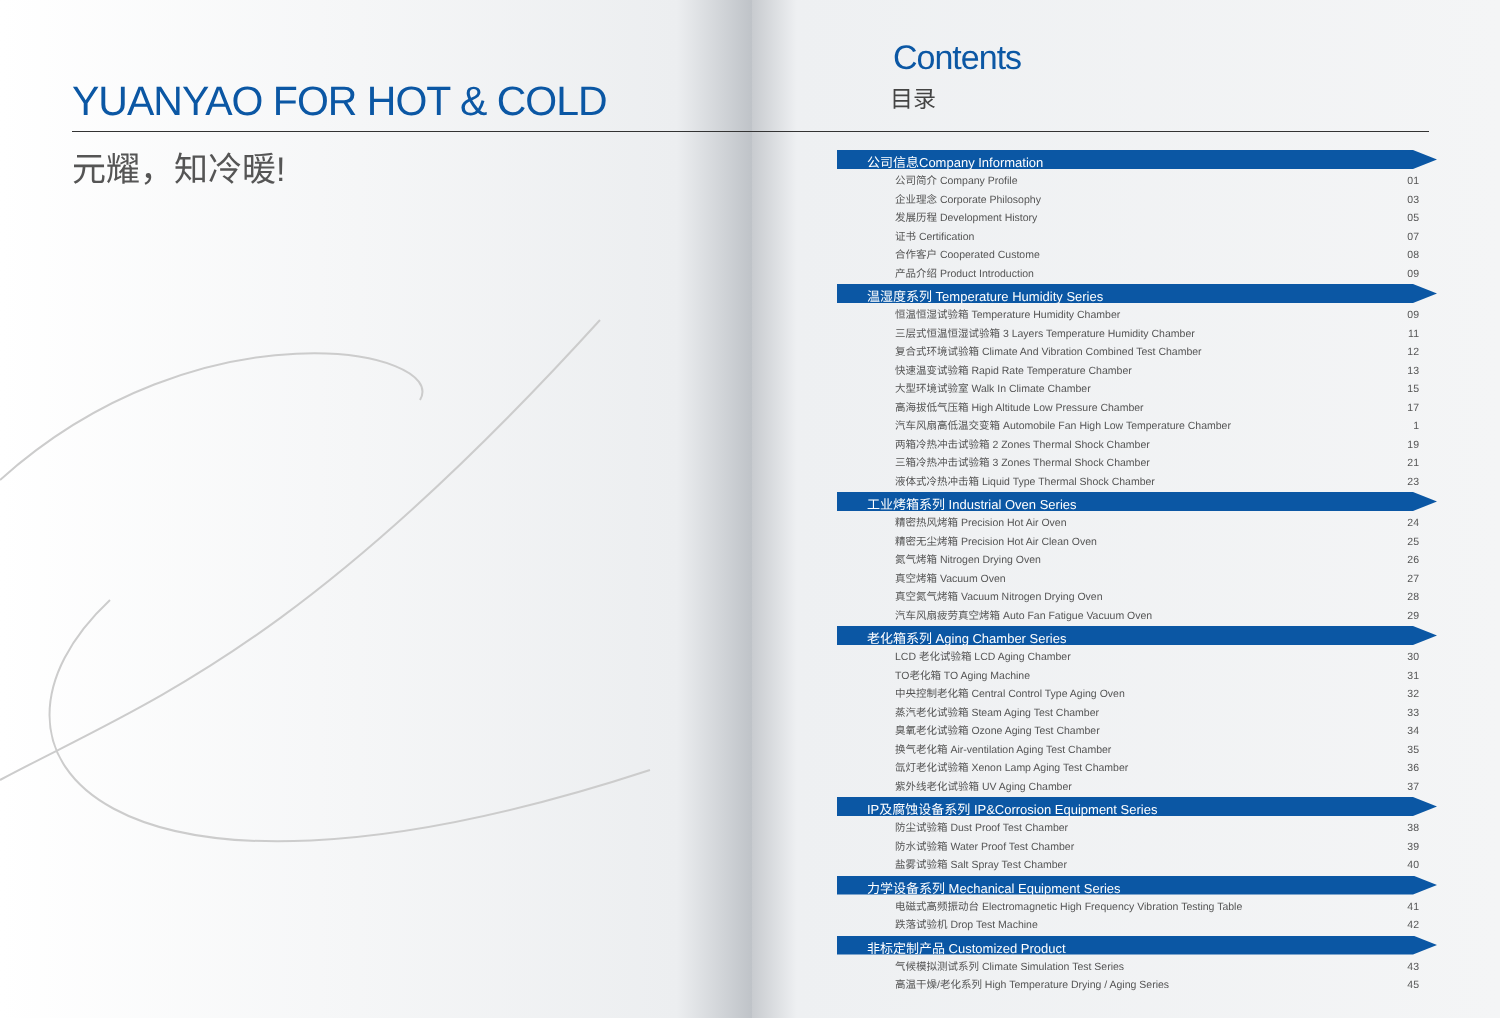YUANYAO FOR HOT & COLD
元耀，知冷暖!
Contents
目录
公司信息Company Information
公司简介 Company Profile 01
企业理念 Corporate Philosophy 03
发展历程 Development History 05
证书 Certification 07
合作客户 Cooperated Custome 08
产品介绍 Product Introduction 09
温湿度系列 Temperature Humidity Series
恒温恒湿试验箱 Temperature Humidity Chamber 09
三层式恒温恒湿试验箱 3 Layers Temperature Humidity Chamber 11
复合式环境试验箱 Climate And Vibration Combined Test Chamber 12
快速温变试验箱 Rapid Rate Temperature Chamber 13
大型环境试验室 Walk In Climate Chamber 15
高海拔低气压箱 High Altitude Low Pressure Chamber 17
汽车风扇高低温交变箱 Automobile Fan High Low Temperature Chamber 1
两箱冷热冲击试验箱 2 Zones Thermal Shock Chamber 19
三箱冷热冲击试验箱 3 Zones Thermal Shock Chamber 21
液体式冷热冲击箱 Liquid Type Thermal Shock Chamber 23
工业烤箱系列 Industrial Oven Series
精密热风烤箱 Precision Hot Air Oven 24
精密无尘烤箱 Precision Hot Air Clean Oven 25
氮气烤箱 Nitrogen Drying Oven 26
真空烤箱 Vacuum Oven 27
真空氮气烤箱 Vacuum Nitrogen Drying Oven 28
汽车风扇疲劳真空烤箱 Auto Fan Fatigue Vacuum Oven 29
老化箱系列 Aging Chamber Series
LCD 老化试验箱 LCD Aging Chamber 30
TO老化箱 TO Aging Machine 31
中央控制老化箱 Central Control Type Aging Oven 32
蒸汽老化试验箱 Steam Aging Test Chamber 33
臭氧老化试验箱 Ozone Aging Test Chamber 34
换气老化箱 Air-ventilation Aging Test Chamber 35
氙灯老化试验箱 Xenon Lamp Aging Test Chamber 36
紫外线老化试验箱 UV Aging Chamber 37
IP及腐蚀设备系列 IP&Corrosion Equipment Series
防尘试验箱 Dust Proof Test Chamber 38
防水试验箱 Water Proof Test Chamber 39
盐雾试验箱 Salt Spray Test Chamber 40
力学设备系列 Mechanical Equipment Series
电磁式高频振动台 Electromagnetic High Frequency Vibration Testing Table 41
跌落试验机 Drop Test Machine 42
非标定制产品 Customized Product
气候模拟测试系列 Climate Simulation Test Series 43
高温干燥/老化系列 High Temperature Drying / Aging Series 45